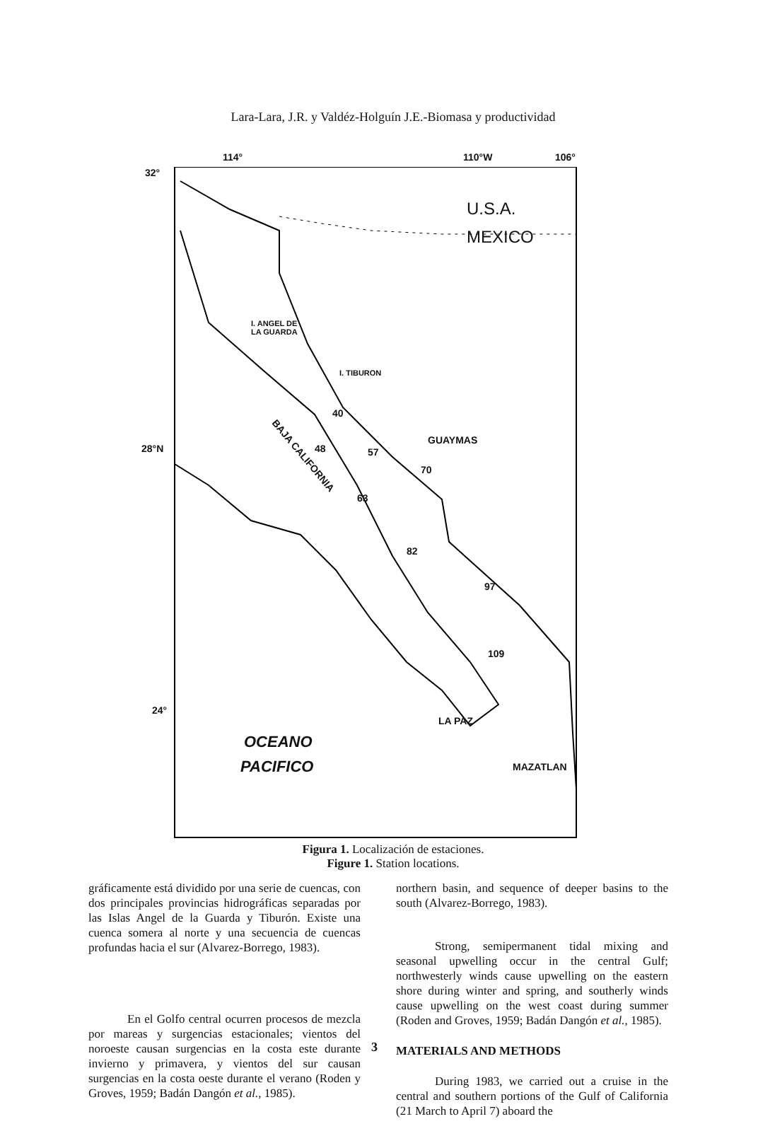Lara-Lara, J.R. y Valdéz-Holguín J.E.-Biomasa y productividad
32°
114° 110°W 106°
U.S.A.
MEXICO
I. ANGEL DE
LA GUARDA
I. TIBURON
28°N
GUAYMAS
BAJA CALIFORNIA
40
48 57
70
63
82
97
109
24°
LA PAZ
OCEANO
PACIFICO MAZATLAN
Figura 1. Localización de estaciones.
Figure 1. Station locations.
gráficamente está dividido por una serie de cuencas, con dos principales provincias hidrográficas separadas por las Islas Angel de la Guarda y Tiburón. Existe una cuenca somera al norte y una secuencia de cuencas profundas hacia el sur (Alvarez-Borrego, 1983).
En el Golfo central ocurren procesos de mezcla por mareas y surgencias estacionales; vientos del noroeste causan surgencias en la costa este durante invierno y primavera, y vientos del sur causan surgencias en la costa oeste durante el verano (Roden y Groves, 1959; Badán Dangón et al., 1985).
northern basin, and sequence of deeper basins to the south (Alvarez-Borrego, 1983).
Strong, semipermanent tidal mixing and seasonal upwelling occur in the central Gulf; northwesterly winds cause upwelling on the eastern shore during winter and spring, and southerly winds cause upwelling on the west coast during summer (Roden and Groves, 1959; Badán Dangón et al., 1985).
MATERIALS AND METHODS
During 1983, we carried out a cruise in the central and southern portions of the Gulf of California (21 March to April 7) aboard the
3